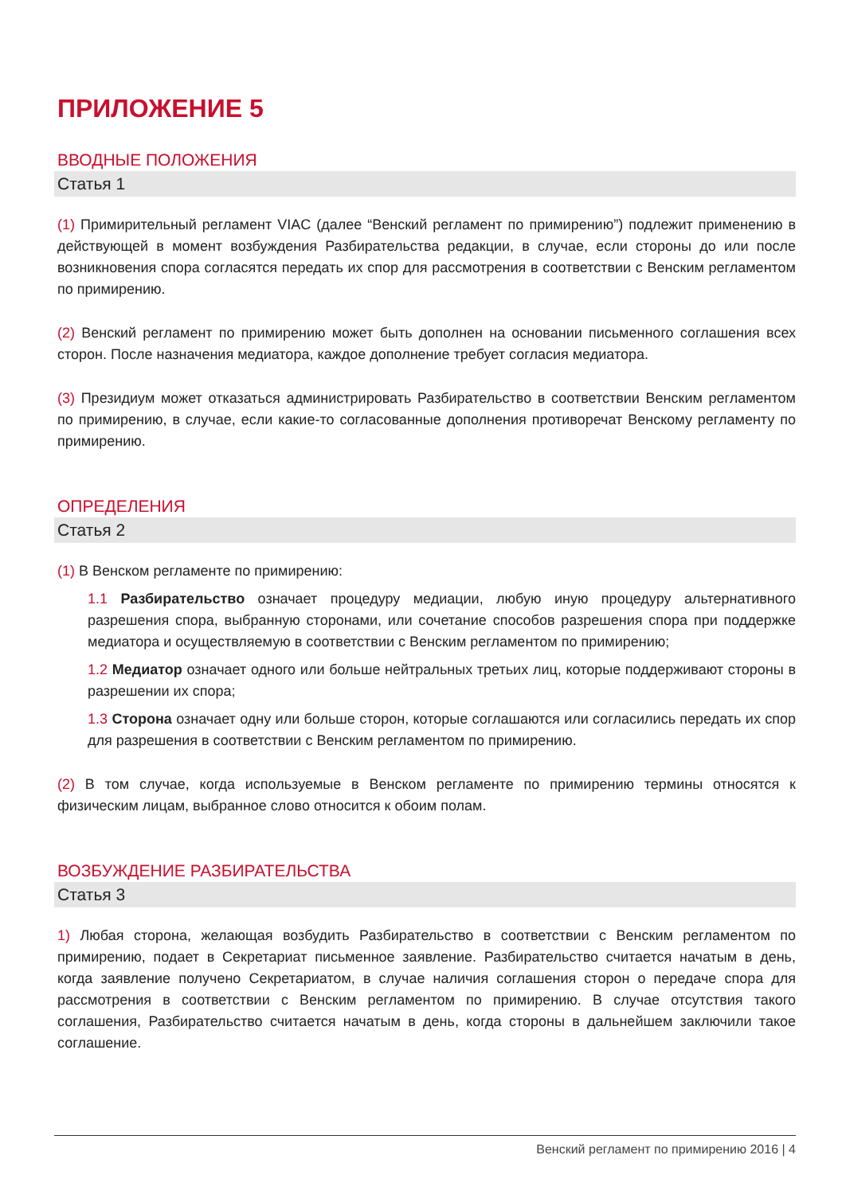ПРИЛОЖЕНИЕ 5
ВВОДНЫЕ ПОЛОЖЕНИЯ
Статья 1
(1) Примирительный регламент VIAC (далее “Венский регламент по примирению”) подлежит применению в действующей в момент возбуждения Разбирательства редакции, в случае, если стороны до или после возникновения спора согласятся передать их спор для рассмотрения в соответствии с Венским регламентом по примирению.
(2) Венский регламент по примирению может быть дополнен на основании письменного соглашения всех сторон. После назначения медиатора, каждое дополнение требует согласия медиатора.
(3) Президиум может отказаться администрировать Разбирательство в соответствии Венским регламентом по примирению, в случае, если какие-то согласованные дополнения противоречат Венскому регламенту по примирению.
ОПРЕДЕЛЕНИЯ
Статья 2
(1) В Венском регламенте по примирению:
1.1 Разбирательство означает процедуру медиации, любую иную процедуру альтернативного разрешения спора, выбранную сторонами, или сочетание способов разрешения спора при поддержке медиатора и осуществляемую в соответствии с Венским регламентом по примирению;
1.2 Медиатор означает одного или больше нейтральных третьих лиц, которые поддерживают стороны в разрешении их спора;
1.3 Сторона означает одну или больше сторон, которые соглашаются или согласились передать их спор для разрешения в соответствии с Венским регламентом по примирению.
(2) В том случае, когда используемые в Венском регламенте по примирению термины относятся к физическим лицам, выбранное слово относится к обоим полам.
ВОЗБУЖДЕНИЕ РАЗБИРАТЕЛЬСТВА
Статья 3
1) Любая сторона, желающая возбудить Разбирательство в соответствии с Венским регламентом по примирению, подает в Секретариат письменное заявление. Разбирательство считается начатым в день, когда заявление получено Секретариатом, в случае наличия соглашения сторон о передаче спора для рассмотрения в соответствии с Венским регламентом по примирению. В случае отсутствия такого соглашения, Разбирательство считается начатым в день, когда стороны в дальнейшем заключили такое соглашение.
Венский регламент по примирению 2016 | 4